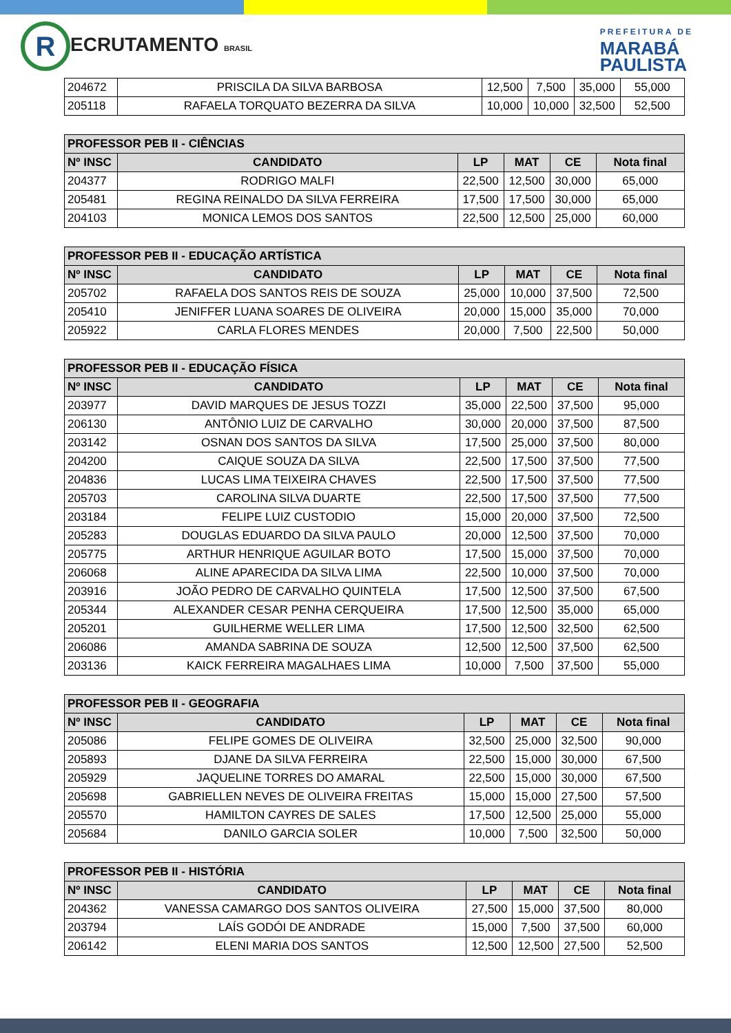R ECRUTAMENTO BRASIL
PREFEITURA DE
MARABÁ
PAULISTA
| 204672 | PRISCILA DA SILVA BARBOSA | 12,500 | 7,500 | 35,000 | 55,000 |
| 205118 | RAFAELA TORQUATO BEZERRA DA SILVA | 10,000 | 10,000 | 32,500 | 52,500 |
| PROFESSOR PEB II - CIÊNCIAS | | | | | |
| --- | --- | --- | --- | --- | --- |
| Nº INSC | CANDIDATO | LP | MAT | CE | Nota final |
| 204377 | RODRIGO MALFI | 22,500 | 12,500 | 30,000 | 65,000 |
| 205481 | REGINA REINALDO DA SILVA FERREIRA | 17,500 | 17,500 | 30,000 | 65,000 |
| 204103 | MONICA LEMOS DOS SANTOS | 22,500 | 12,500 | 25,000 | 60,000 |
| PROFESSOR PEB II - EDUCAÇÃO ARTÍSTICA | | | | | |
| --- | --- | --- | --- | --- | --- |
| Nº INSC | CANDIDATO | LP | MAT | CE | Nota final |
| 205702 | RAFAELA DOS SANTOS REIS DE SOUZA | 25,000 | 10,000 | 37,500 | 72,500 |
| 205410 | JENIFFER LUANA SOARES DE OLIVEIRA | 20,000 | 15,000 | 35,000 | 70,000 |
| 205922 | CARLA FLORES MENDES | 20,000 | 7,500 | 22,500 | 50,000 |
| PROFESSOR PEB II - EDUCAÇÃO FÍSICA | | | | | |
| --- | --- | --- | --- | --- | --- |
| Nº INSC | CANDIDATO | LP | MAT | CE | Nota final |
| 203977 | DAVID MARQUES DE JESUS TOZZI | 35,000 | 22,500 | 37,500 | 95,000 |
| 206130 | ANTÔNIO LUIZ DE CARVALHO | 30,000 | 20,000 | 37,500 | 87,500 |
| 203142 | OSNAN DOS SANTOS DA SILVA | 17,500 | 25,000 | 37,500 | 80,000 |
| 204200 | CAIQUE SOUZA DA SILVA | 22,500 | 17,500 | 37,500 | 77,500 |
| 204836 | LUCAS LIMA TEIXEIRA CHAVES | 22,500 | 17,500 | 37,500 | 77,500 |
| 205703 | CAROLINA SILVA DUARTE | 22,500 | 17,500 | 37,500 | 77,500 |
| 203184 | FELIPE LUIZ CUSTODIO | 15,000 | 20,000 | 37,500 | 72,500 |
| 205283 | DOUGLAS EDUARDO DA SILVA PAULO | 20,000 | 12,500 | 37,500 | 70,000 |
| 205775 | ARTHUR HENRIQUE AGUILAR BOTO | 17,500 | 15,000 | 37,500 | 70,000 |
| 206068 | ALINE APARECIDA DA SILVA LIMA | 22,500 | 10,000 | 37,500 | 70,000 |
| 203916 | JOÃO PEDRO DE CARVALHO QUINTELA | 17,500 | 12,500 | 37,500 | 67,500 |
| 205344 | ALEXANDER CESAR PENHA CERQUEIRA | 17,500 | 12,500 | 35,000 | 65,000 |
| 205201 | GUILHERME WELLER LIMA | 17,500 | 12,500 | 32,500 | 62,500 |
| 206086 | AMANDA SABRINA DE SOUZA | 12,500 | 12,500 | 37,500 | 62,500 |
| 203136 | KAICK FERREIRA MAGALHAES LIMA | 10,000 | 7,500 | 37,500 | 55,000 |
| PROFESSOR PEB II - GEOGRAFIA | | | | | |
| --- | --- | --- | --- | --- | --- |
| Nº INSC | CANDIDATO | LP | MAT | CE | Nota final |
| 205086 | FELIPE GOMES DE OLIVEIRA | 32,500 | 25,000 | 32,500 | 90,000 |
| 205893 | DJANE DA SILVA FERREIRA | 22,500 | 15,000 | 30,000 | 67,500 |
| 205929 | JAQUELINE TORRES DO AMARAL | 22,500 | 15,000 | 30,000 | 67,500 |
| 205698 | GABRIELLEN NEVES DE OLIVEIRA FREITAS | 15,000 | 15,000 | 27,500 | 57,500 |
| 205570 | HAMILTON CAYRES DE SALES | 17,500 | 12,500 | 25,000 | 55,000 |
| 205684 | DANILO GARCIA SOLER | 10,000 | 7,500 | 32,500 | 50,000 |
| PROFESSOR PEB II - HISTÓRIA | | | | | |
| --- | --- | --- | --- | --- | --- |
| Nº INSC | CANDIDATO | LP | MAT | CE | Nota final |
| 204362 | VANESSA CAMARGO DOS SANTOS OLIVEIRA | 27,500 | 15,000 | 37,500 | 80,000 |
| 203794 | LAÍS GODÓI DE ANDRADE | 15,000 | 7,500 | 37,500 | 60,000 |
| 206142 | ELENI MARIA DOS SANTOS | 12,500 | 12,500 | 27,500 | 52,500 |